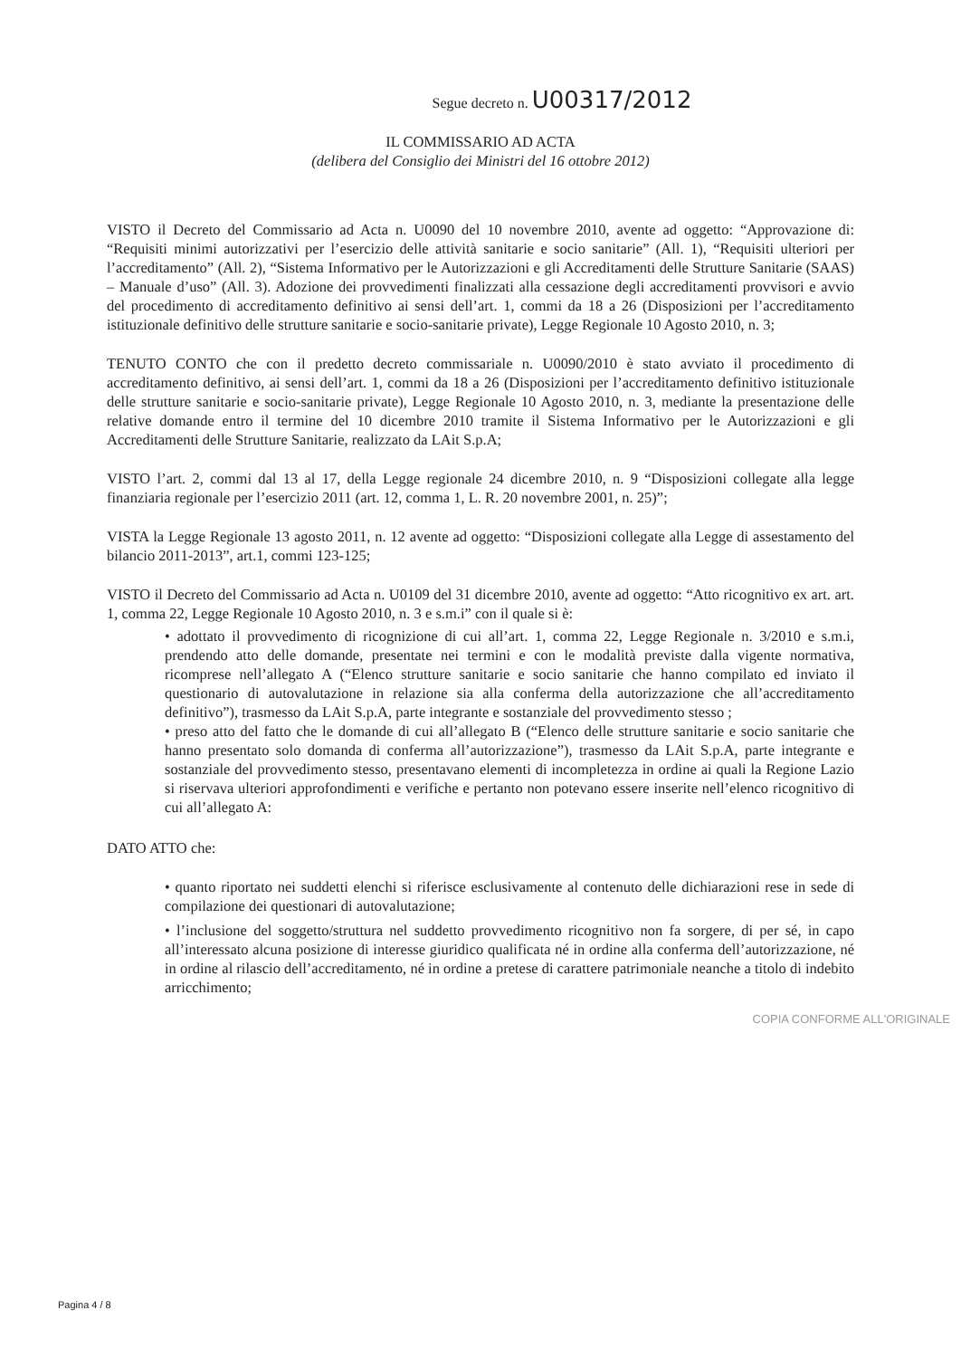Segue decreto n. U00317/2012
IL COMMISSARIO AD ACTA
(delibera del Consiglio dei Ministri del 16 ottobre 2012)
VISTO il Decreto del Commissario ad Acta n. U0090 del 10 novembre 2010, avente ad oggetto: “Approvazione di: “Requisiti minimi autorizzativi per l’esercizio delle attività sanitarie e socio sanitarie” (All. 1), “Requisiti ulteriori per l’accreditamento” (All. 2), “Sistema Informativo per le Autorizzazioni e gli Accreditamenti delle Strutture Sanitarie (SAAS) – Manuale d’uso” (All. 3). Adozione dei provvedimenti finalizzati alla cessazione degli accreditamenti provvisori e avvio del procedimento di accreditamento definitivo ai sensi dell’art. 1, commi da 18 a 26 (Disposizioni per l’accreditamento istituzionale definitivo delle strutture sanitarie e socio-sanitarie private), Legge Regionale 10 Agosto 2010, n. 3;
TENUTO CONTO che con il predetto decreto commissariale n. U0090/2010 è stato avviato il procedimento di accreditamento definitivo, ai sensi dell’art. 1, commi da 18 a 26 (Disposizioni per l’accreditamento definitivo istituzionale delle strutture sanitarie e socio-sanitarie private), Legge Regionale 10 Agosto 2010, n. 3, mediante la presentazione delle relative domande entro il termine del 10 dicembre 2010 tramite il Sistema Informativo per le Autorizzazioni e gli Accreditamenti delle Strutture Sanitarie, realizzato da LAit S.p.A;
VISTO l’art. 2, commi dal 13 al 17, della Legge regionale 24 dicembre 2010, n. 9 “Disposizioni collegate alla legge finanziaria regionale per l’esercizio 2011 (art. 12, comma 1, L. R. 20 novembre 2001, n. 25)”;
VISTA la Legge Regionale 13 agosto 2011, n. 12 avente ad oggetto: “Disposizioni collegate alla Legge di assestamento del bilancio 2011-2013”, art.1, commi 123-125;
VISTO il Decreto del Commissario ad Acta n. U0109 del 31 dicembre 2010, avente ad oggetto: “Atto ricognitivo ex art. art. 1, comma 22, Legge Regionale 10 Agosto 2010, n. 3 e s.m.i” con il quale si è:
• adottato il provvedimento di ricognizione di cui all’art. 1, comma 22, Legge Regionale n. 3/2010 e s.m.i, prendendo atto delle domande, presentate nei termini e con le modalità previste dalla vigente normativa, ricomprese nell’allegato A (“Elenco strutture sanitarie e socio sanitarie che hanno compilato ed inviato il questionario di autovalutazione in relazione sia alla conferma della autorizzazione che all’accreditamento definitivo”), trasmesso da LAit S.p.A, parte integrante e sostanziale del provvedimento stesso ;
• preso atto del fatto che le domande di cui all’allegato B (“Elenco delle strutture sanitarie e socio sanitarie che hanno presentato solo domanda di conferma all’autorizzazione”), trasmesso da LAit S.p.A, parte integrante e sostanziale del provvedimento stesso, presentavano elementi di incompletezza in ordine ai quali la Regione Lazio si riservava ulteriori approfondimenti e verifiche e pertanto non potevano essere inserite nell’elenco ricognitivo di cui all’allegato A:
DATO ATTO che:
• quanto riportato nei suddetti elenchi si riferisce esclusivamente al contenuto delle dichiarazioni rese in sede di compilazione dei questionari di autovalutazione;
• l’inclusione del soggetto/struttura nel suddetto provvedimento ricognitivo non fa sorgere, di per sé, in capo all’interessato alcuna posizione di interesse giuridico qualificata né in ordine alla conferma dell’autorizzazione, né in ordine al rilascio dell’accreditamento, né in ordine a pretese di carattere patrimoniale neanche a titolo di indebito arricchimento;
COPIA CONFORME ALL'ORIGINALE
Pagina 4 / 8